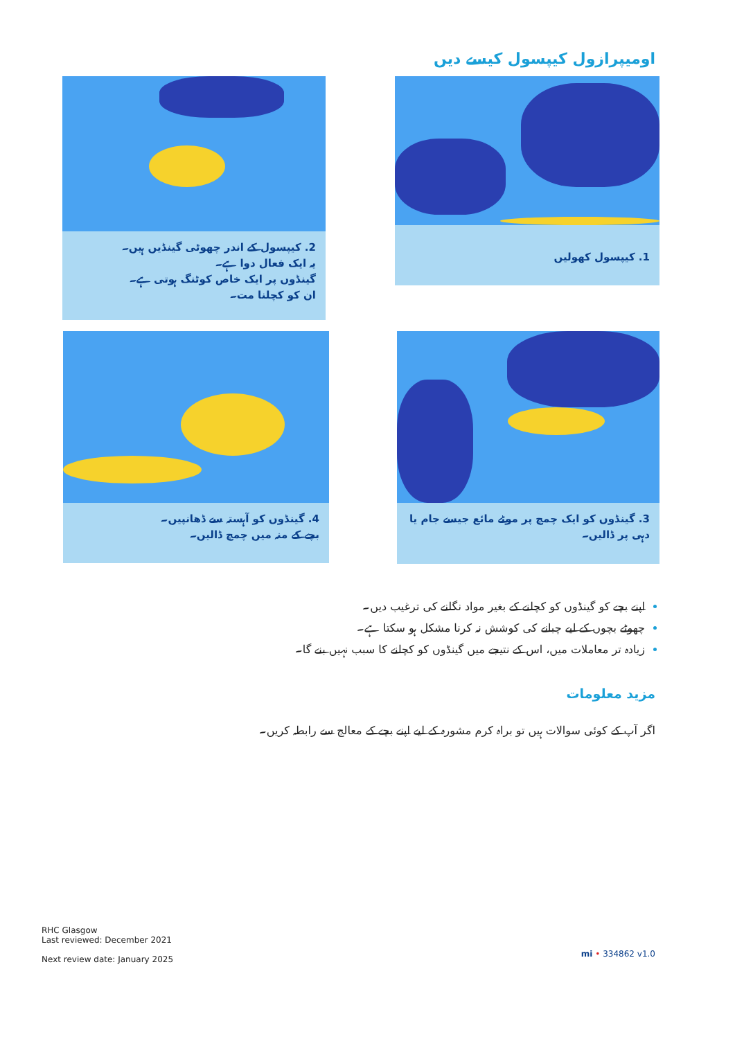اومیپرازول کیپسول کیسے دیں
1. کیپسول کھولیں
2. کیپسول کے اندر چھوٹی گینڈیں ہیں۔
یہ ایک فعال دوا ہے۔
گینڈوں پر ایک خاص کوٹنگ ہوتی ہے۔
ان کو کچلنا مت۔
3. گینڈوں کو ایک چمچ پر موٹے مائع جیسے جام یا
دہی پر ڈالیں۔
4. گینڈوں کو آہستہ سے ڈھانپیں۔
بچے کے منہ میں چمچ ڈالیں۔
اپنے بچے کو گینڈوں کو کچلنے کے بغیر مواد نگلنے کی ترغیب دیں۔
چھوٹے بچوں کے لیے چبانے کی کوشش نہ کرنا مشکل ہو سکتا ہے۔
زیادہ تر معاملات میں، اس کے نتیجے میں گینڈوں کو کچلنے کا سبب نہیں بنے گا۔
مزید معلومات
اگر آپ کے کوئی سوالات ہیں تو براہ کرم مشورہ کے لیے اپنے بچے کے معالج سے رابطہ کریں۔
RHC Glasgow
Last reviewed: December 2021
Next review date: January 2025
mi • 334862 v1.0